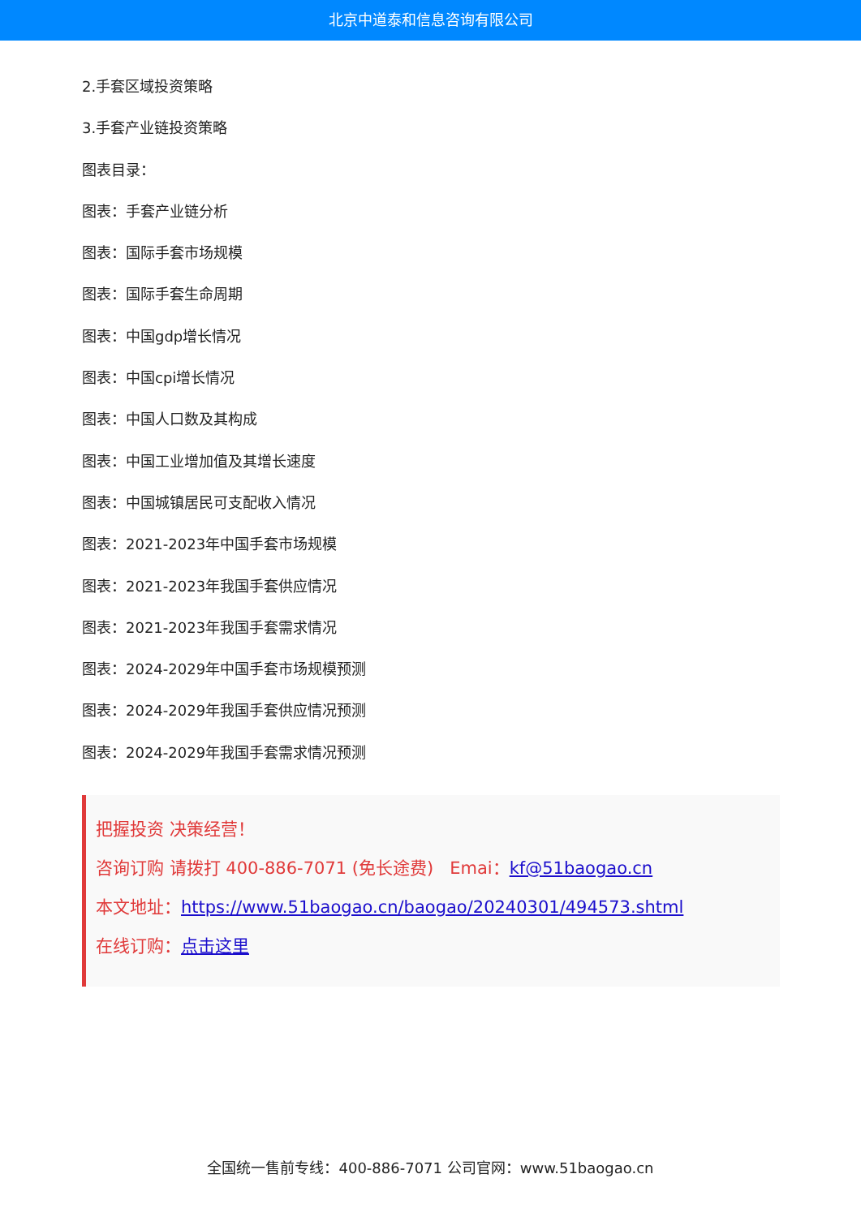北京中道泰和信息咨询有限公司
2.手套区域投资策略
3.手套产业链投资策略
图表目录：
图表：手套产业链分析
图表：国际手套市场规模
图表：国际手套生命周期
图表：中国gdp增长情况
图表：中国cpi增长情况
图表：中国人口数及其构成
图表：中国工业增加值及其增长速度
图表：中国城镇居民可支配收入情况
图表：2021-2023年中国手套市场规模
图表：2021-2023年我国手套供应情况
图表：2021-2023年我国手套需求情况
图表：2024-2029年中国手套市场规模预测
图表：2024-2029年我国手套供应情况预测
图表：2024-2029年我国手套需求情况预测
把握投资 决策经营！
咨询订购 请拨打 400-886-7071 (免长途费) Emai：kf@51baogao.cn
本文地址：https://www.51baogao.cn/baogao/20240301/494573.shtml
在线订购：点击这里
全国统一售前专线：400-886-7071 公司官网：www.51baogao.cn